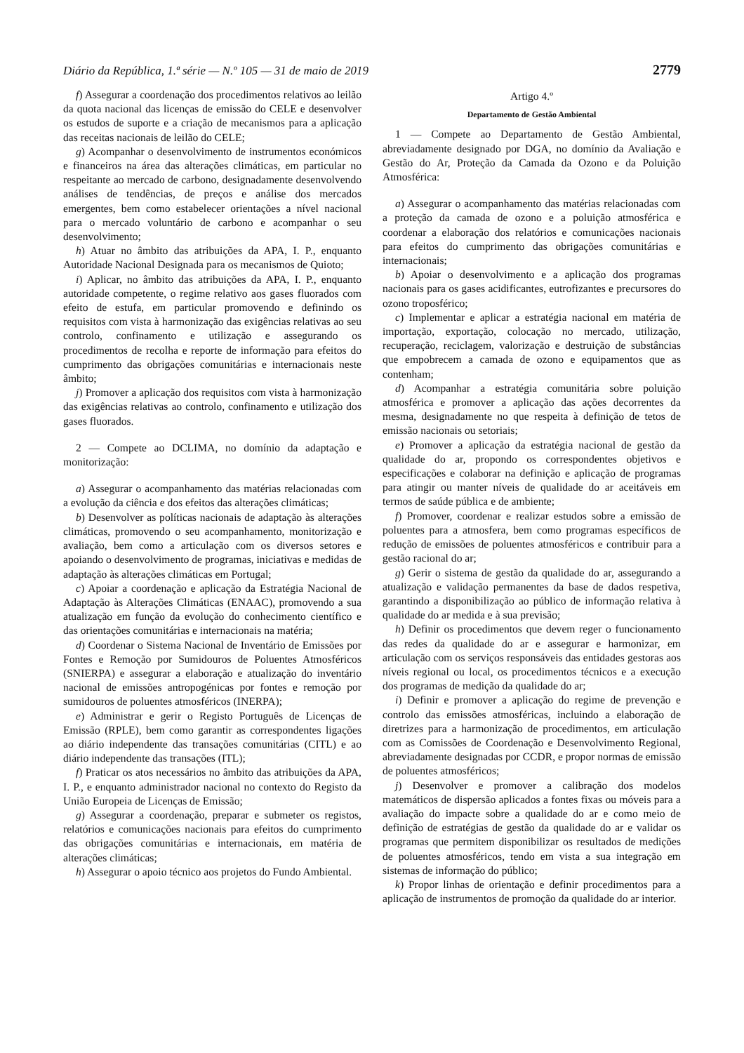Diário da República, 1.ª série — N.º 105 — 31 de maio de 2019 2779
f) Assegurar a coordenação dos procedimentos relativos ao leilão da quota nacional das licenças de emissão do CELE e desenvolver os estudos de suporte e a criação de mecanismos para a aplicação das receitas nacionais de leilão do CELE;
g) Acompanhar o desenvolvimento de instrumentos económicos e financeiros na área das alterações climáticas, em particular no respeitante ao mercado de carbono, designadamente desenvolvendo análises de tendências, de preços e análise dos mercados emergentes, bem como estabelecer orientações a nível nacional para o mercado voluntário de carbono e acompanhar o seu desenvolvimento;
h) Atuar no âmbito das atribuições da APA, I. P., enquanto Autoridade Nacional Designada para os mecanismos de Quioto;
i) Aplicar, no âmbito das atribuições da APA, I. P., enquanto autoridade competente, o regime relativo aos gases fluorados com efeito de estufa, em particular promovendo e definindo os requisitos com vista à harmonização das exigências relativas ao seu controlo, confinamento e utilização e assegurando os procedimentos de recolha e reporte de informação para efeitos do cumprimento das obrigações comunitárias e internacionais neste âmbito;
j) Promover a aplicação dos requisitos com vista à harmonização das exigências relativas ao controlo, confinamento e utilização dos gases fluorados.
2 — Compete ao DCLIMA, no domínio da adaptação e monitorização:
a) Assegurar o acompanhamento das matérias relacionadas com a evolução da ciência e dos efeitos das alterações climáticas;
b) Desenvolver as políticas nacionais de adaptação às alterações climáticas, promovendo o seu acompanhamento, monitorização e avaliação, bem como a articulação com os diversos setores e apoiando o desenvolvimento de programas, iniciativas e medidas de adaptação às alterações climáticas em Portugal;
c) Apoiar a coordenação e aplicação da Estratégia Nacional de Adaptação às Alterações Climáticas (ENAAC), promovendo a sua atualização em função da evolução do conhecimento científico e das orientações comunitárias e internacionais na matéria;
d) Coordenar o Sistema Nacional de Inventário de Emissões por Fontes e Remoção por Sumidouros de Poluentes Atmosféricos (SNIERPA) e assegurar a elaboração e atualização do inventário nacional de emissões antropogénicas por fontes e remoção por sumidouros de poluentes atmosféricos (INERPA);
e) Administrar e gerir o Registo Português de Licenças de Emissão (RPLE), bem como garantir as correspondentes ligações ao diário independente das transações comunitárias (CITL) e ao diário independente das transações (ITL);
f) Praticar os atos necessários no âmbito das atribuições da APA, I. P., e enquanto administrador nacional no contexto do Registo da União Europeia de Licenças de Emissão;
g) Assegurar a coordenação, preparar e submeter os registos, relatórios e comunicações nacionais para efeitos do cumprimento das obrigações comunitárias e internacionais, em matéria de alterações climáticas;
h) Assegurar o apoio técnico aos projetos do Fundo Ambiental.
Artigo 4.º
Departamento de Gestão Ambiental
1 — Compete ao Departamento de Gestão Ambiental, abreviadamente designado por DGA, no domínio da Avaliação e Gestão do Ar, Proteção da Camada da Ozono e da Poluição Atmosférica:
a) Assegurar o acompanhamento das matérias relacionadas com a proteção da camada de ozono e a poluição atmosférica e coordenar a elaboração dos relatórios e comunicações nacionais para efeitos do cumprimento das obrigações comunitárias e internacionais;
b) Apoiar o desenvolvimento e a aplicação dos programas nacionais para os gases acidificantes, eutrofizantes e precursores do ozono troposférico;
c) Implementar e aplicar a estratégia nacional em matéria de importação, exportação, colocação no mercado, utilização, recuperação, reciclagem, valorização e destruição de substâncias que empobrecem a camada de ozono e equipamentos que as contenham;
d) Acompanhar a estratégia comunitária sobre poluição atmosférica e promover a aplicação das ações decorrentes da mesma, designadamente no que respeita à definição de tetos de emissão nacionais ou setoriais;
e) Promover a aplicação da estratégia nacional de gestão da qualidade do ar, propondo os correspondentes objetivos e especificações e colaborar na definição e aplicação de programas para atingir ou manter níveis de qualidade do ar aceitáveis em termos de saúde pública e de ambiente;
f) Promover, coordenar e realizar estudos sobre a emissão de poluentes para a atmosfera, bem como programas específicos de redução de emissões de poluentes atmosféricos e contribuir para a gestão racional do ar;
g) Gerir o sistema de gestão da qualidade do ar, assegurando a atualização e validação permanentes da base de dados respetiva, garantindo a disponibilização ao público de informação relativa à qualidade do ar medida e à sua previsão;
h) Definir os procedimentos que devem reger o funcionamento das redes da qualidade do ar e assegurar e harmonizar, em articulação com os serviços responsáveis das entidades gestoras aos níveis regional ou local, os procedimentos técnicos e a execução dos programas de medição da qualidade do ar;
i) Definir e promover a aplicação do regime de prevenção e controlo das emissões atmosféricas, incluindo a elaboração de diretrizes para a harmonização de procedimentos, em articulação com as Comissões de Coordenação e Desenvolvimento Regional, abreviadamente designadas por CCDR, e propor normas de emissão de poluentes atmosféricos;
j) Desenvolver e promover a calibração dos modelos matemáticos de dispersão aplicados a fontes fixas ou móveis para a avaliação do impacte sobre a qualidade do ar e como meio de definição de estratégias de gestão da qualidade do ar e validar os programas que permitem disponibilizar os resultados de medições de poluentes atmosféricos, tendo em vista a sua integração em sistemas de informação do público;
k) Propor linhas de orientação e definir procedimentos para a aplicação de instrumentos de promoção da qualidade do ar interior.